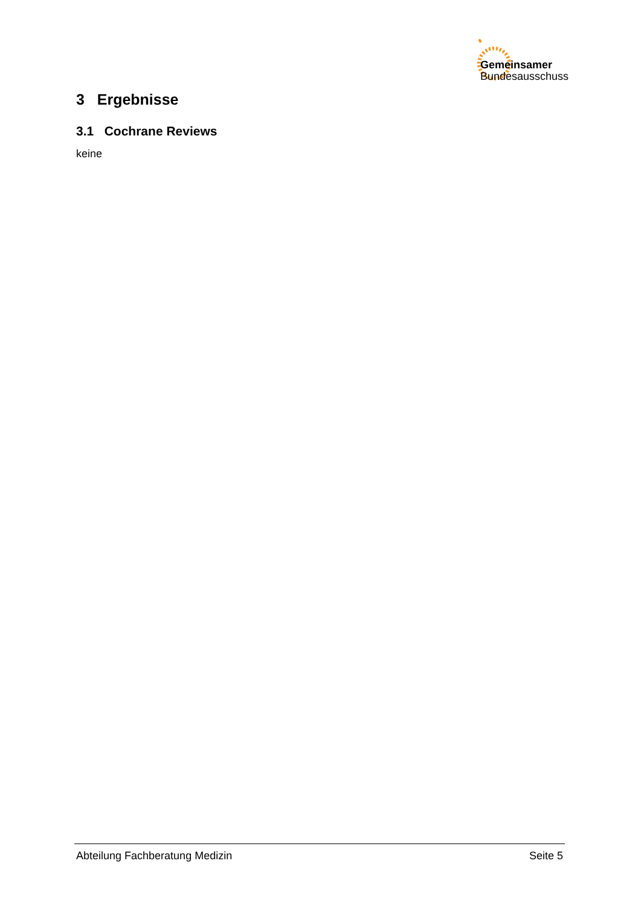Gemeinsamer
Bundesausschuss
3 Ergebnisse
3.1 Cochrane Reviews
keine
Abteilung Fachberatung Medizin Seite 5